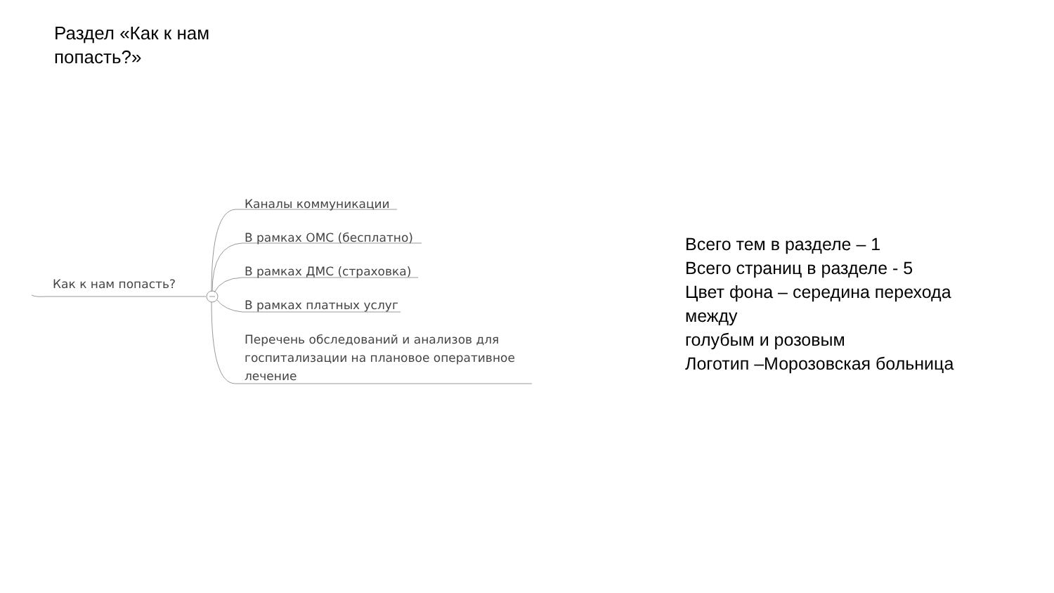Раздел «Как к нам попасть?»
Как к нам попасть?
Каналы коммуникации
В рамках ОМС (бесплатно)
В рамках ДМС (страховка)
В рамках платных услуг
Перечень обследований и анализов для
госпитализации на плановое оперативное
лечение
Всего тем в разделе – 1
Всего страниц в разделе - 5
Цвет фона – середина перехода
между
голубым и розовым
Логотип –Морозовская больница